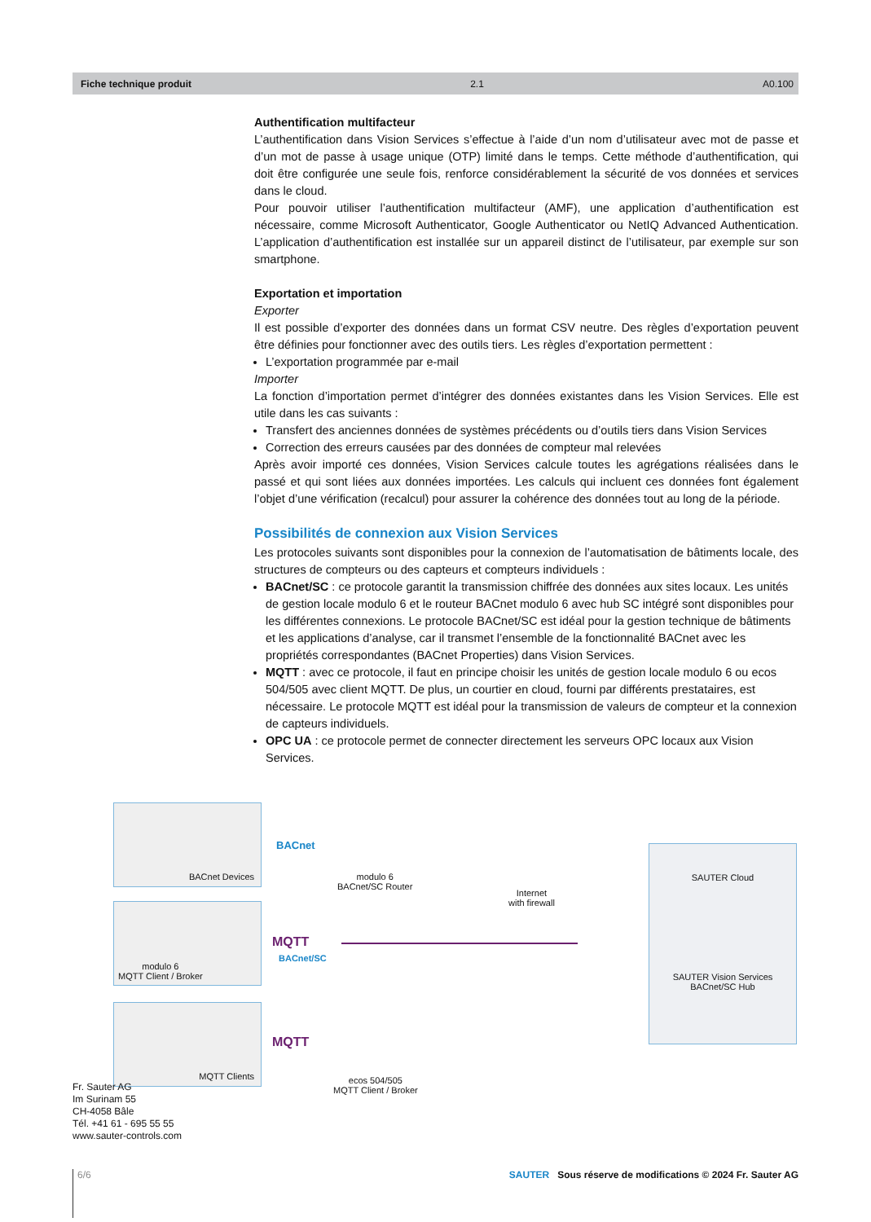Fiche technique produit 2.1 A0.100
Authentification multifacteur
L’authentification dans Vision Services s’effectue à l’aide d’un nom d’utilisateur avec mot de passe et d’un mot de passe à usage unique (OTP) limité dans le temps. Cette méthode d’authentification, qui doit être configurée une seule fois, renforce considérablement la sécurité de vos données et services dans le cloud.
Pour pouvoir utiliser l’authentification multifacteur (AMF), une application d’authentification est nécessaire, comme Microsoft Authenticator, Google Authenticator ou NetIQ Advanced Authentication. L’application d’authentification est installée sur un appareil distinct de l’utilisateur, par exemple sur son smartphone.
Exportation et importation
Exporter
Il est possible d’exporter des données dans un format CSV neutre. Des règles d’exportation peuvent être définies pour fonctionner avec des outils tiers. Les règles d’exportation permettent :
L’exportation programmée par e-mail
Importer
La fonction d’importation permet d’intégrer des données existantes dans les Vision Services. Elle est utile dans les cas suivants :
Transfert des anciennes données de systèmes précédents ou d’outils tiers dans Vision Services
Correction des erreurs causées par des données de compteur mal relevées
Après avoir importé ces données, Vision Services calcule toutes les agrégations réalisées dans le passé et qui sont liées aux données importées. Les calculs qui incluent ces données font également l’objet d’une vérification (recalcul) pour assurer la cohérence des données tout au long de la période.
Possibilités de connexion aux Vision Services
Les protocoles suivants sont disponibles pour la connexion de l’automatisation de bâtiments locale, des structures de compteurs ou des capteurs et compteurs individuels :
BACnet/SC : ce protocole garantit la transmission chiffrée des données aux sites locaux. Les unités de gestion locale modulo 6 et le routeur BACnet modulo 6 avec hub SC intégré sont disponibles pour les différentes connexions. Le protocole BACnet/SC est idéal pour la gestion technique de bâtiments et les applications d’analyse, car il transmet l’ensemble de la fonctionnalité BACnet avec les propriétés correspondantes (BACnet Properties) dans Vision Services.
MQTT : avec ce protocole, il faut en principe choisir les unités de gestion locale modulo 6 ou ecos 504/505 avec client MQTT. De plus, un courtier en cloud, fourni par différents prestataires, est nécessaire. Le protocole MQTT est idéal pour la transmission de valeurs de compteur et la connexion de capteurs individuels.
OPC UA : ce protocole permet de connecter directement les serveurs OPC locaux aux Vision Services.
BACnet Devices
modulo 6
MQTT Client / Broker
MQTT Clients
BACnet
modulo 6
BACnet/SC Router
MQTT
BACnet/SC
MQTT
ecos 504/505
MQTT Client / Broker
Internet
with firewall
SAUTER Cloud
SAUTER Vision Services
BACnet/SC Hub
Fr. Sauter AG
Im Surinam 55
CH-4058 Bâle
Tél. +41 61 - 695 55 55
www.sauter-controls.com
6/6 SAUTER Sous réserve de modifications © 2024 Fr. Sauter AG